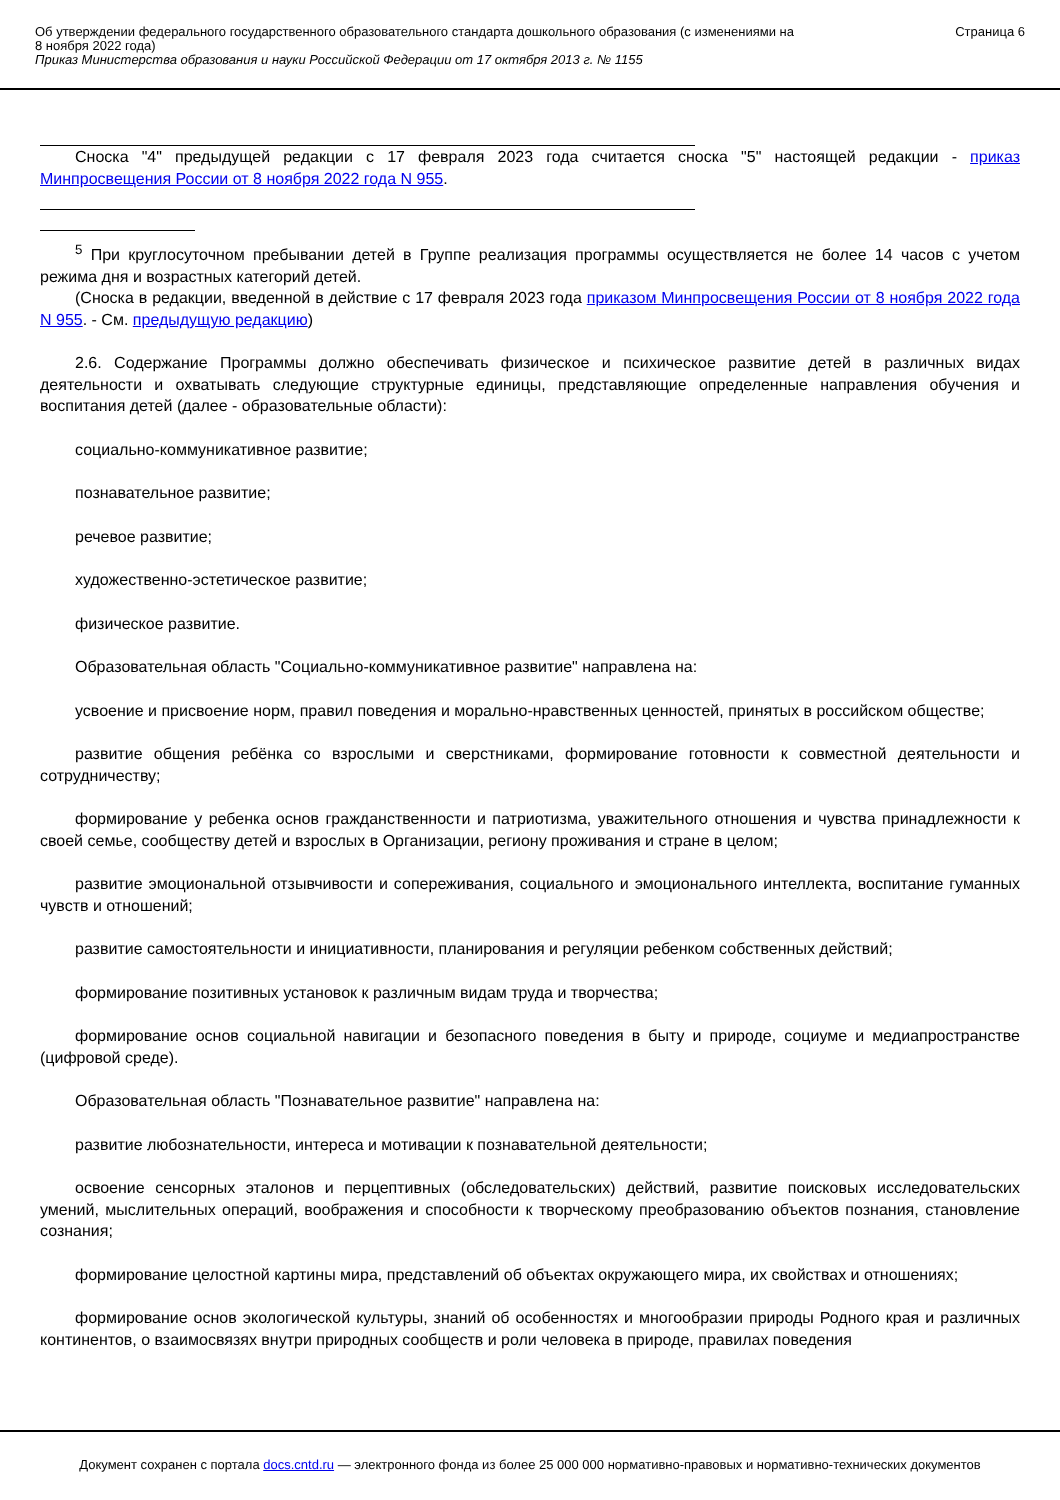Об утверждении федерального государственного образовательного стандарта дошкольного образования (с изменениями на
8 ноября 2022 года)
Приказ Министерства образования и науки Российской Федерации от 17 октября 2013 г. № 1155
Страница 6
Сноска "4" предыдущей редакции с 17 февраля 2023 года считается сноска "5" настоящей редакции - приказ Минпросвещения России от 8 ноября 2022 года N 955.
<sup>5</sup> При круглосуточном пребывании детей в Группе реализация программы осуществляется не более 14 часов с учетом режима дня и возрастных категорий детей.
(Сноска в редакции, введенной в действие с 17 февраля 2023 года приказом Минпросвещения России от 8 ноября 2022 года N 955. - См. предыдущую редакцию)
2.6. Содержание Программы должно обеспечивать физическое и психическое развитие детей в различных видах деятельности и охватывать следующие структурные единицы, представляющие определенные направления обучения и воспитания детей (далее - образовательные области):
социально-коммуникативное развитие;
познавательное развитие;
речевое развитие;
художественно-эстетическое развитие;
физическое развитие.
Образовательная область "Социально-коммуникативное развитие" направлена на:
усвоение и присвоение норм, правил поведения и морально-нравственных ценностей, принятых в российском обществе;
развитие общения ребёнка со взрослыми и сверстниками, формирование готовности к совместной деятельности и сотрудничеству;
формирование у ребенка основ гражданственности и патриотизма, уважительного отношения и чувства принадлежности к своей семье, сообществу детей и взрослых в Организации, региону проживания и стране в целом;
развитие эмоциональной отзывчивости и сопереживания, социального и эмоционального интеллекта, воспитание гуманных чувств и отношений;
развитие самостоятельности и инициативности, планирования и регуляции ребенком собственных действий;
формирование позитивных установок к различным видам труда и творчества;
формирование основ социальной навигации и безопасного поведения в быту и природе, социуме и медиапространстве (цифровой среде).
Образовательная область "Познавательное развитие" направлена на:
развитие любознательности, интереса и мотивации к познавательной деятельности;
освоение сенсорных эталонов и перцептивных (обследовательских) действий, развитие поисковых исследовательских умений, мыслительных операций, воображения и способности к творческому преобразованию объектов познания, становление сознания;
формирование целостной картины мира, представлений об объектах окружающего мира, их свойствах и отношениях;
формирование основ экологической культуры, знаний об особенностях и многообразии природы Родного края и различных континентов, о взаимосвязях внутри природных сообществ и роли человека в природе, правилах поведения
Документ сохранен с портала docs.cntd.ru — электронного фонда из более 25 000 000 нормативно-правовых и нормативно-технических документов